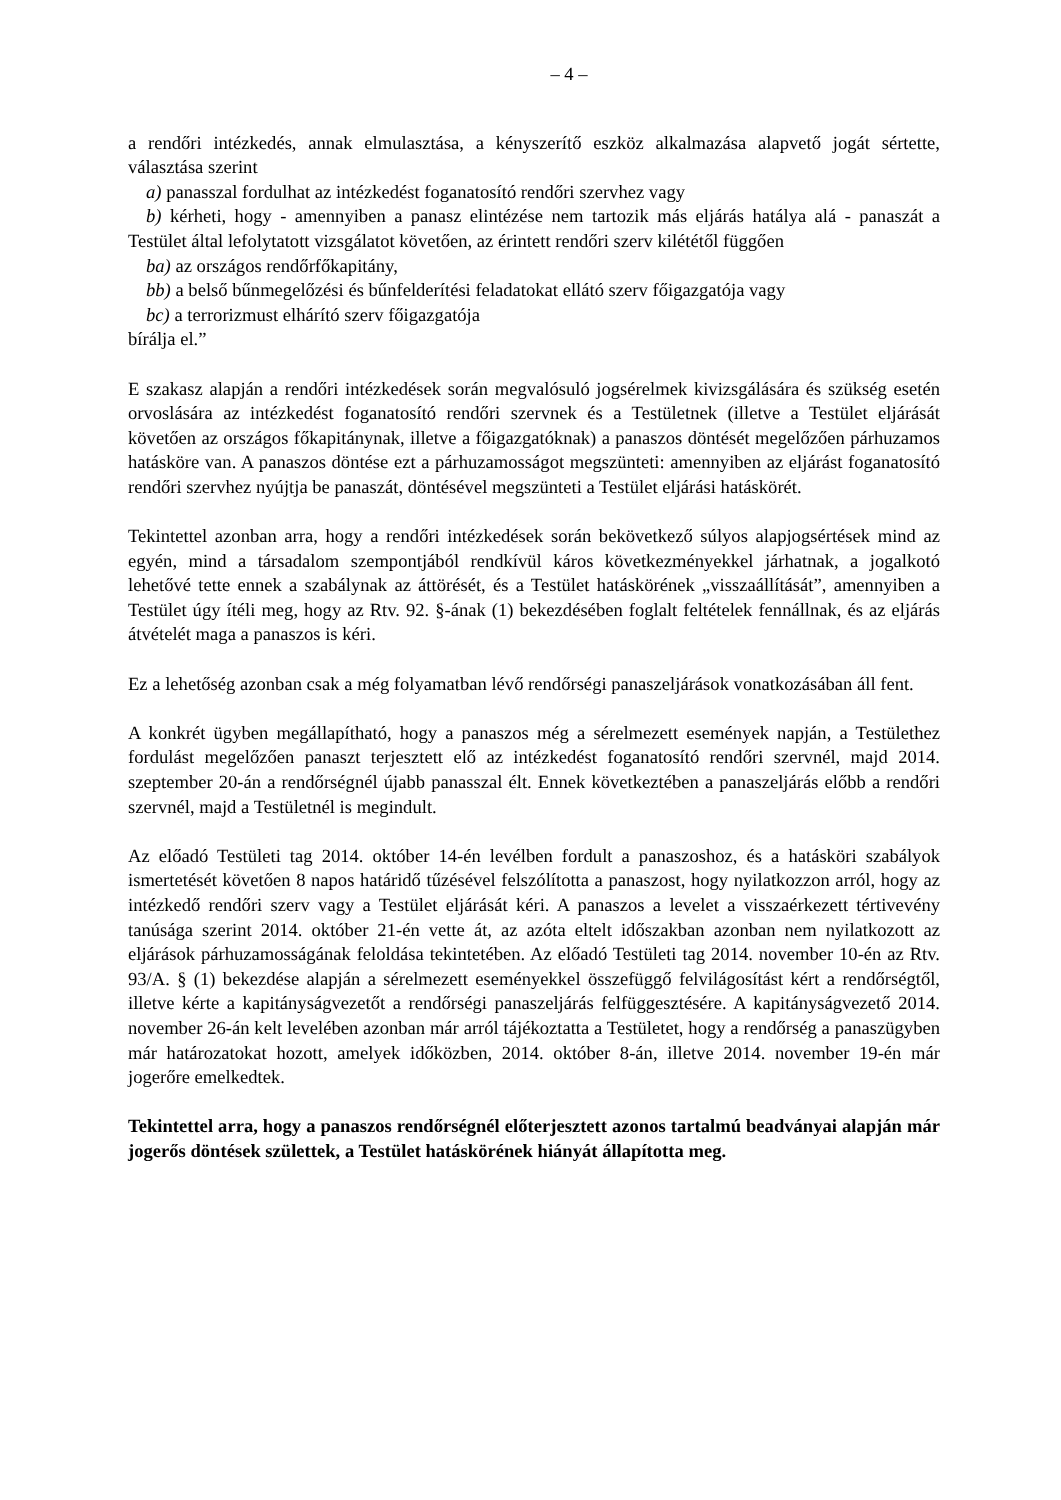– 4 –
a rendőri intézkedés, annak elmulasztása, a kényszerítő eszköz alkalmazása alapvető jogát sértette, választása szerint
a) panasszal fordulhat az intézkedést foganatosító rendőri szervhez vagy
b) kérheti, hogy - amennyiben a panasz elintézése nem tartozik más eljárás hatálya alá - panaszát a Testület által lefolytatott vizsgálatot követően, az érintett rendőri szerv kilététől függően
ba) az országos rendőrfőkapitány,
bb) a belső bűnmegelőzési és bűnfelderítési feladatokat ellátó szerv főigazgatója vagy
bc) a terrorizmust elhárító szerv főigazgatója
bírálja el.”
E szakasz alapján a rendőri intézkedések során megvalósuló jogsérelmek kivizsgálására és szükség esetén orvoslására az intézkedést foganatosító rendőri szervnek és a Testületnek (illetve a Testület eljárását követően az országos főkapitánynak, illetve a főigazgatóknak) a panaszos döntését megelőzően párhuzamos hatásköre van. A panaszos döntése ezt a párhuzamosságot megszünteti: amennyiben az eljárást foganatosító rendőri szervhez nyújtja be panaszát, döntésével megszünteti a Testület eljárási hatáskörét.
Tekintettel azonban arra, hogy a rendőri intézkedések során bekövetkező súlyos alapjogsértések mind az egyén, mind a társadalom szempontjából rendkívül káros következményekkel járhatnak, a jogalkotó lehetővé tette ennek a szabálynak az áttörését, és a Testület hatáskörének „visszaállítását”, amennyiben a Testület úgy ítéli meg, hogy az Rtv. 92. §-ának (1) bekezdésében foglalt feltételek fennállnak, és az eljárás átvételét maga a panaszos is kéri.
Ez a lehetőség azonban csak a még folyamatban lévő rendőrségi panaszeljárások vonatkozásában áll fent.
A konkrét ügyben megállapítható, hogy a panaszos még a sérelmezett események napján, a Testülethez fordulást megelőzően panaszt terjesztett elő az intézkedést foganatosító rendőri szervnél, majd 2014. szeptember 20-án a rendőrségnél újabb panasszal élt. Ennek következtében a panaszeljárás előbb a rendőri szervnél, majd a Testületnél is megindult.
Az előadó Testületi tag 2014. október 14-én levélben fordult a panaszoshoz, és a hatásköri szabályok ismertetését követően 8 napos határidő tűzésével felszólította a panaszost, hogy nyilatkozzon arról, hogy az intézkedő rendőri szerv vagy a Testület eljárását kéri. A panaszos a levelet a visszaérkezett tértivevény tanúsága szerint 2014. október 21-én vette át, az azóta eltelt időszakban azonban nem nyilatkozott az eljárások párhuzamosságának feloldása tekintetében. Az előadó Testületi tag 2014. november 10-én az Rtv. 93/A. § (1) bekezdése alapján a sérelmezett eseményekkel összefüggő felvilágosítást kért a rendőrségtől, illetve kérte a kapitányságvezetőt a rendőrségi panaszeljárás felfüggesztésére. A kapitányságvezető 2014. november 26-án kelt levelében azonban már arról tájékoztatta a Testületet, hogy a rendőrség a panaszügyben már határozatokat hozott, amelyek időközben, 2014. október 8-án, illetve 2014. november 19-én már jogerőre emelkedtek.
Tekintettel arra, hogy a panaszos rendőrségnél előterjesztett azonos tartalmú beadványai alapján már jogerős döntések születtek, a Testület hatáskörének hiányát állapította meg.